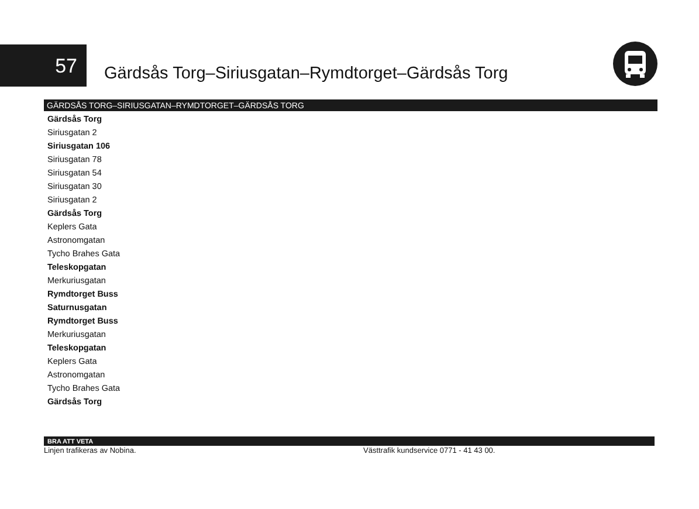57
Gärdsås Torg–Siriusgatan–Rymdtorget–Gärdsås Torg
GÄRDSÅS TORG–SIRIUSGATAN–RYMDTORGET–GÄRDSÅS TORG
Gärdsås Torg
Siriusgatan 2
Siriusgatan 106
Siriusgatan 78
Siriusgatan 54
Siriusgatan 30
Siriusgatan 2
Gärdsås Torg
Keplers Gata
Astronomgatan
Tycho Brahes Gata
Teleskopgatan
Merkuriusgatan
Rymdtorget Buss
Saturnusgatan
Rymdtorget Buss
Merkuriusgatan
Teleskopgatan
Keplers Gata
Astronomgatan
Tycho Brahes Gata
Gärdsås Torg
BRA ATT VETA
Linjen trafikeras av Nobina. Västtrafik kundservice 0771 - 41 43 00.